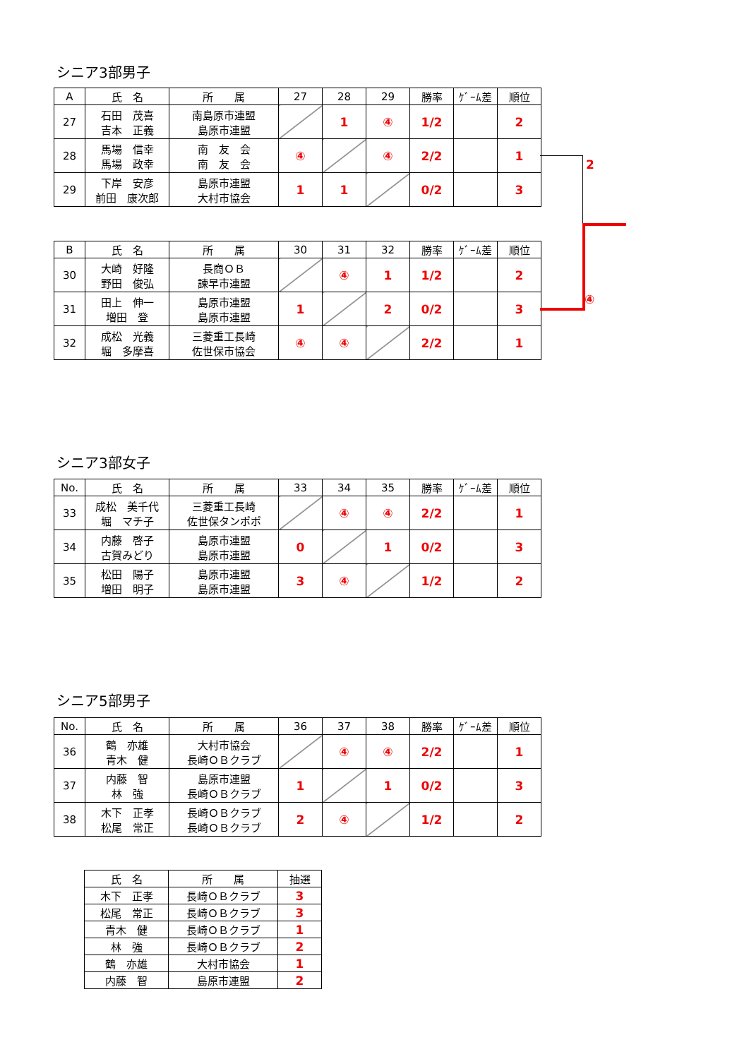シニア3部男子
| A | 氏 名 | 所 属 | 27 | 28 | 29 | 勝率 | ｹﾞｰﾑ差 | 順位 |
| --- | --- | --- | --- | --- | --- | --- | --- | --- |
| 27 | 石田 茂喜 吉本 正義 | 南島原市連盟 島原市連盟 | | 1 | ④ | 1/2 | | 2 |
| 28 | 馬場 信幸 馬場 政幸 | 南 友 会 南 友 会 | ④ | | ④ | 2/2 | | 1 |
| 29 | 下岸 安彦 前田 康次郎 | 島原市連盟 大村市協会 | 1 | 1 | | 0/2 | | 3 |
| B | 氏 名 | 所 属 | 30 | 31 | 32 | 勝率 | ｹﾞｰﾑ差 | 順位 |
| --- | --- | --- | --- | --- | --- | --- | --- | --- |
| 30 | 大崎 好隆 野田 俊弘 | 長商ＯＢ 諫早市連盟 | | ④ | 1 | 1/2 | | 2 |
| 31 | 田上 伸一 増田 登 | 島原市連盟 島原市連盟 | 1 | | 2 | 0/2 | | 3 |
| 32 | 成松 光義 堀 多摩喜 | 三菱重工長崎 佐世保市協会 | ④ | ④ | | 2/2 | | 1 |
2
④
シニア3部女子
| No. | 氏 名 | 所 属 | 33 | 34 | 35 | 勝率 | ｹﾞｰﾑ差 | 順位 |
| --- | --- | --- | --- | --- | --- | --- | --- | --- |
| 33 | 成松 美千代 堀 マチ子 | 三菱重工長崎 佐世保タンポポ | | ④ | ④ | 2/2 | | 1 |
| 34 | 内藤 啓子 古賀みどり | 島原市連盟 島原市連盟 | 0 | | 1 | 0/2 | | 3 |
| 35 | 松田 陽子 増田 明子 | 島原市連盟 島原市連盟 | 3 | ④ | | 1/2 | | 2 |
シニア5部男子
| No. | 氏 名 | 所 属 | 36 | 37 | 38 | 勝率 | ｹﾞｰﾑ差 | 順位 |
| --- | --- | --- | --- | --- | --- | --- | --- | --- |
| 36 | 鶴 亦雄 青木 健 | 大村市協会 長崎ＯＢクラブ | | ④ | ④ | 2/2 | | 1 |
| 37 | 内藤 智 林 強 | 島原市連盟 長崎ＯＢクラブ | 1 | | 1 | 0/2 | | 3 |
| 38 | 木下 正孝 松尾 常正 | 長崎ＯＢクラブ 長崎ＯＢクラブ | 2 | ④ | | 1/2 | | 2 |
| 氏 名 | 所 属 | 抽選 |
| --- | --- | --- |
| 木下 正孝 | 長崎ＯＢクラブ | 3 |
| 松尾 常正 | 長崎ＯＢクラブ | 3 |
| 青木 健 | 長崎ＯＢクラブ | 1 |
| 林 強 | 長崎ＯＢクラブ | 2 |
| 鶴 亦雄 | 大村市協会 | 1 |
| 内藤 智 | 島原市連盟 | 2 |